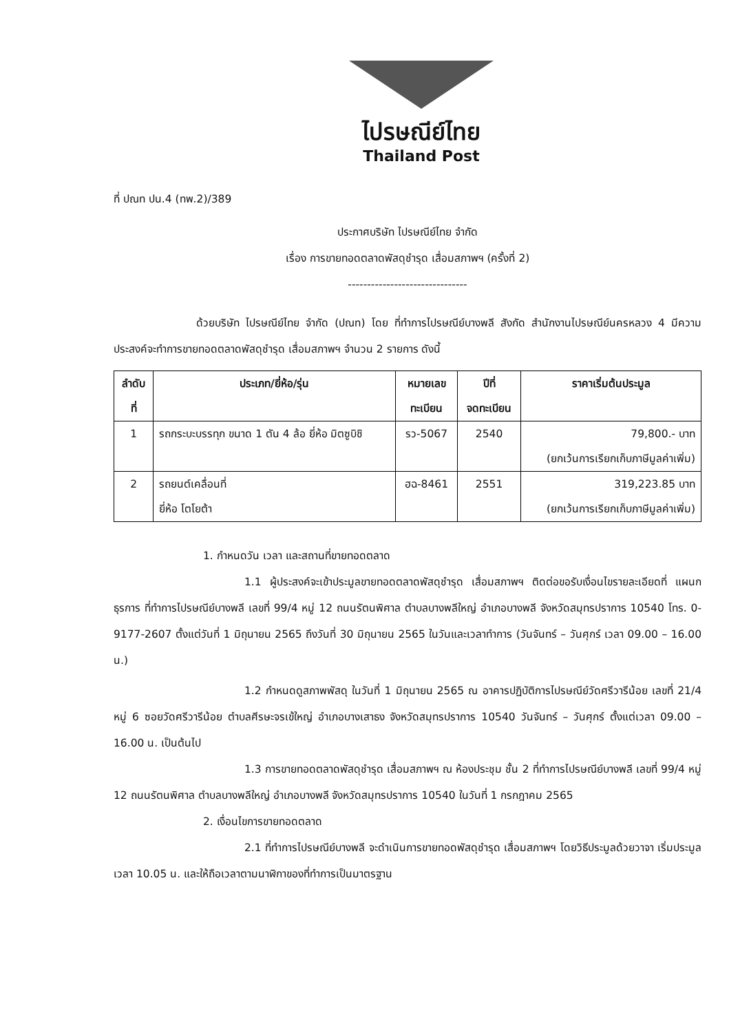ไปรษณีย์ไทย
Thailand Post
ที่ ปณท ปน.4 (ทพ.2)/389
ประกาศบริษัท ไปรษณีย์ไทย จำกัด
เรื่อง การขายทอดตลาดพัสดุชำรุด เสื่อมสภาพฯ (ครั้งที่ 2)
-------------------------------
ด้วยบริษัท ไปรษณีย์ไทย จำกัด (ปณท) โดย ที่ทำการไปรษณีย์บางพลี สังกัด สำนักงานไปรษณีย์นครหลวง 4 มีความประสงค์จะทำการขายทอดตลาดพัสดุชำรุด เสื่อมสภาพฯ จำนวน 2 รายการ ดังนี้
| ลำดับ ที่ | ประเภท/ยี่ห้อ/รุ่น | หมายเลข ทะเบียน | ปีที่ จดทะเบียน | ราคาเริ่มต้นประมูล |
| --- | --- | --- | --- | --- |
| 1 | รถกระบะบรรทุก ขนาด 1 ตัน 4 ล้อ ยี่ห้อ มิตซูบิชิ | รว-5067 | 2540 | 79,800.- บาท (ยกเว้นการเรียกเก็บภาษีมูลค่าเพิ่ม) |
| 2 | รถยนต์เคลื่อนที่ ยี่ห้อ โตโยต้า | ฮฉ-8461 | 2551 | 319,223.85 บาท (ยกเว้นการเรียกเก็บภาษีมูลค่าเพิ่ม) |
1. กำหนดวัน เวลา และสถานที่ขายทอดตลาด
1.1 ผู้ประสงค์จะเข้าประมูลขายทอดตลาดพัสดุชำรุด เสื่อมสภาพฯ ติดต่อขอรับเงื่อนไขรายละเอียดที่ แผนกธุรการ ที่ทำการไปรษณีย์บางพลี เลขที่ 99/4 หมู่ 12 ถนนรัตนพิศาล ตำบลบางพลีใหญ่ อำเภอบางพลี จังหวัดสมุทรปราการ 10540 โทร. 0-9177-2607 ตั้งแต่วันที่ 1 มิถุนายน 2565 ถึงวันที่ 30 มิถุนายน 2565 ในวันและเวลาทำการ (วันจันทร์ – วันศุกร์ เวลา 09.00 – 16.00 น.)
1.2 กำหนดดูสภาพพัสดุ ในวันที่ 1 มิถุนายน 2565 ณ อาคารปฏิบัติการไปรษณีย์วัดศรีวารีน้อย เลขที่ 21/4 หมู่ 6 ซอยวัดศรีวารีน้อย ตำบลศีรษะจรเข้ใหญ่ อำเภอบางเสาธง จังหวัดสมุทรปราการ 10540 วันจันทร์ – วันศุกร์ ตั้งแต่เวลา 09.00 – 16.00 น. เป็นต้นไป
1.3 การขายทอดตลาดพัสดุชำรุด เสื่อมสภาพฯ ณ ห้องประชุม ชั้น 2 ที่ทำการไปรษณีย์บางพลี เลขที่ 99/4 หมู่ 12 ถนนรัตนพิศาล ตำบลบางพลีใหญ่ อำเภอบางพลี จังหวัดสมุทรปราการ 10540 ในวันที่ 1 กรกฎาคม 2565
2. เงื่อนไขการขายทอดตลาด
2.1 ที่ทำการไปรษณีย์บางพลี จะดำเนินการขายทอดพัสดุชำรุด เสื่อมสภาพฯ โดยวิธีประมูลด้วยวาจา เริ่มประมูลเวลา 10.05 น. และให้ถือเวลาตามนาฬิกาของที่ทำการเป็นมาตรฐาน